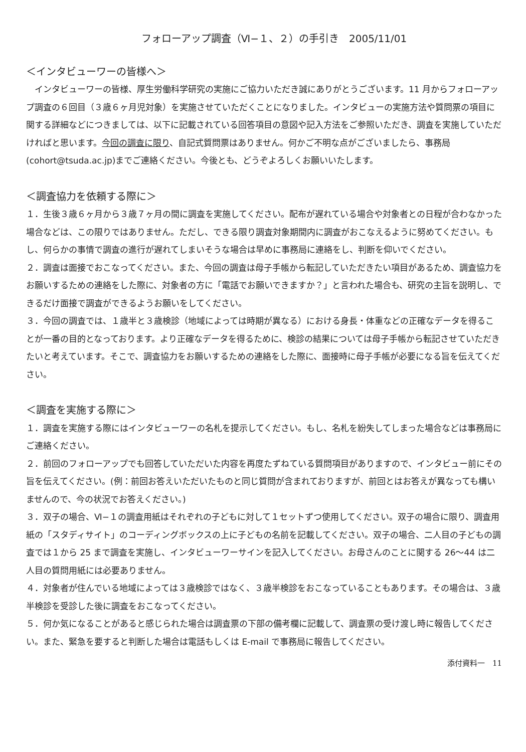フォローアップ調査（Ⅵ−１、２）の手引き　2005/11/01
＜インタビューワーの皆様へ＞
　インタビューワーの皆様、厚生労働科学研究の実施にご協力いただき誠にありがとうございます。11 月からフォローアップ調査の６回目（３歳６ヶ月児対象）を実施させていただくことになりました。インタビューの実施方法や質問票の項目に関する詳細などにつきましては、以下に記載されている回答項目の意図や記入方法をご参照いただき、調査を実施していただければと思います。今回の調査に限り、自記式質問票はありません。何かご不明な点がございましたら、事務局(cohort@tsuda.ac.jp)までご連絡ください。今後とも、どうぞよろしくお願いいたします。
＜調査協力を依頼する際に＞
１．生後３歳６ヶ月から３歳７ヶ月の間に調査を実施してください。配布が遅れている場合や対象者との日程が合わなかった場合などは、この限りではありません。ただし、できる限り調査対象期間内に調査がおこなえるように努めてください。もし、何らかの事情で調査の進行が遅れてしまいそうな場合は早めに事務局に連絡をし、判断を仰いでください。
２．調査は面接でおこなってください。また、今回の調査は母子手帳から転記していただきたい項目があるため、調査協力をお願いするための連絡をした際に、対象者の方に「電話でお願いできますか？」と言われた場合も、研究の主旨を説明し、できるだけ面接で調査ができるようお願いをしてください。
３．今回の調査では、１歳半と３歳検診（地域によっては時期が異なる）における身長・体重などの正確なデータを得ることが一番の目的となっております。より正確なデータを得るために、検診の結果については母子手帳から転記させていただきたいと考えています。そこで、調査協力をお願いするための連絡をした際に、面接時に母子手帳が必要になる旨を伝えてください。
＜調査を実施する際に＞
１．調査を実施する際にはインタビューワーの名札を提示してください。もし、名札を紛失してしまった場合などは事務局にご連絡ください。
２．前回のフォローアップでも回答していただいた内容を再度たずねている質問項目がありますので、インタビュー前にその旨を伝えてください。(例：前回お答えいただいたものと同じ質問が含まれておりますが、前回とはお答えが異なっても構いませんので、今の状況でお答えください。)
３．双子の場合、Ⅵ−１の調査用紙はそれぞれの子どもに対して１セットずつ使用してください。双子の場合に限り、調査用紙の「スタディサイト」のコーディングボックスの上に子どもの名前を記載してください。双子の場合、二人目の子どもの調査では１から 25 まで調査を実施し、インタビューワーサインを記入してください。お母さんのことに関する 26〜44 は二人目の質問用紙には必要ありません。
４．対象者が住んでいる地域によっては３歳検診ではなく、３歳半検診をおこなっていることもあります。その場合は、３歳半検診を受診した後に調査をおこなってください。
５．何か気になることがあると感じられた場合は調査票の下部の備考欄に記載して、調査票の受け渡し時に報告してください。また、緊急を要すると判断した場合は電話もしくは E-mail で事務局に報告してください。
添付資料一　11